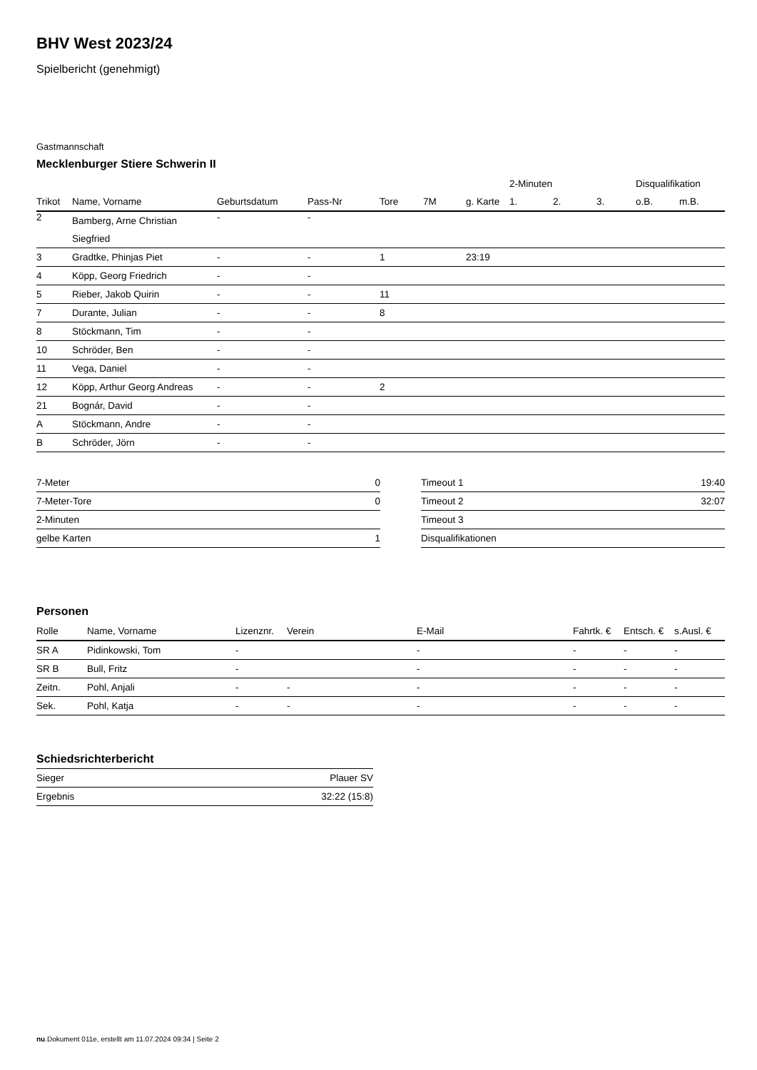BHV West 2023/24
Spielbericht (genehmigt)
Gastmannschaft
Mecklenburger Stiere Schwerin II
| | | | | | | | 2-Minuten | | | Disqualifikation | |
| --- | --- | --- | --- | --- | --- | --- | --- | --- | --- | --- | --- |
| Trikot | Name, Vorname | Geburtsdatum | Pass-Nr | Tore | 7M | g. Karte | 1. | 2. | 3. | o.B. | m.B. |
| 2 | Bamberg, Arne Christian Siegfried | - | - | | | | | | | | |
| 3 | Gradtke, Phinjas Piet | - | - | 1 | | 23:19 | | | | | |
| 4 | Köpp, Georg Friedrich | - | - | | | | | | | | |
| 5 | Rieber, Jakob Quirin | - | - | 11 | | | | | | | |
| 7 | Durante, Julian | - | - | 8 | | | | | | | |
| 8 | Stöckmann, Tim | - | - | | | | | | | | |
| 10 | Schröder, Ben | - | - | | | | | | | | |
| 11 | Vega, Daniel | - | - | | | | | | | | |
| 12 | Köpp, Arthur Georg Andreas | - | - | 2 | | | | | | | |
| 21 | Bognár, David | - | - | | | | | | | | |
| A | Stöckmann, Andre | - | - | | | | | | | | |
| B | Schröder, Jörn | - | - | | | | | | | | |
| 7-Meter | 0 |
| 7-Meter-Tore | 0 |
| 2-Minuten | |
| gelbe Karten | 1 |
| Timeout 1 | 19:40 |
| Timeout 2 | 32:07 |
| Timeout 3 | |
| Disqualifikationen | |
Personen
| Rolle | Name, Vorname | Lizenznr. | Verein | E-Mail | Fahrtk. € | Entsch. € | s.Ausl. € |
| --- | --- | --- | --- | --- | --- | --- | --- |
| SR A | Pidinkowski, Tom | - | | - | - | - | - |
| SR B | Bull, Fritz | - | | - | - | - | - |
| Zeitn. | Pohl, Anjali | - | - | - | - | - | - |
| Sek. | Pohl, Katja | - | - | - | - | - | - |
Schiedsrichterbericht
| Sieger | Plauer SV |
| Ergebnis | 32:22 (15:8) |
nu.Dokument 011e, erstellt am 11.07.2024 09:34 | Seite 2